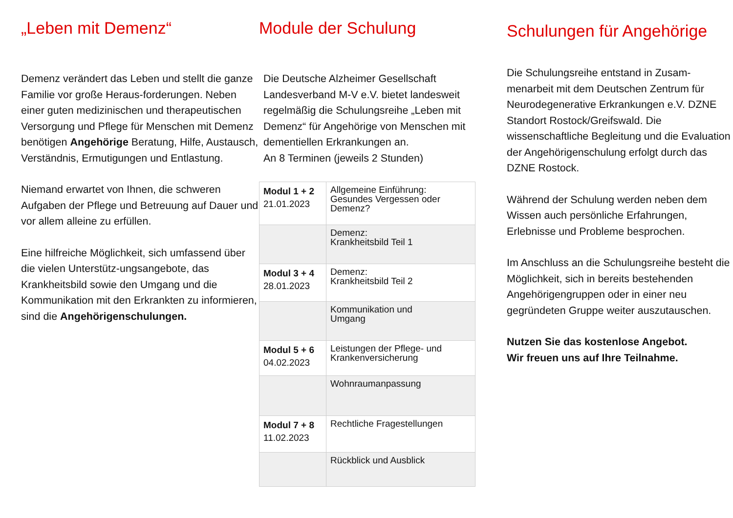„Leben mit Demenz“
Demenz verändert das Leben und stellt die ganze Familie vor große Heraus-forderungen. Neben einer guten medizinischen und therapeutischen Versorgung und Pflege für Menschen mit Demenz benötigen Angehörige Beratung, Hilfe, Austausch, Verständnis, Ermutigungen und Entlastung.
Niemand erwartet von Ihnen, die schweren Aufgaben der Pflege und Betreuung auf Dauer und vor allem alleine zu erfüllen.
Eine hilfreiche Möglichkeit, sich umfassend über die vielen Unterstütz-ungsangebote, das Krankheitsbild sowie den Umgang und die Kommunikation mit den Erkrankten zu informieren, sind die Angehörigenschulungen.
Module der Schulung
Die Deutsche Alzheimer Gesellschaft Landesverband M-V e.V. bietet landesweit regelmäßig die Schulungsreihe „Leben mit Demenz“ für Angehörige von Menschen mit dementiellen Erkrankungen an.
An 8 Terminen (jeweils 2 Stunden)
| Modul 1 + 2 21.01.2023 | Allgemeine Einführung: Gesundes Vergessen oder Demenz? |
| | Demenz: Krankheitsbild Teil 1 |
| Modul 3 + 4 28.01.2023 | Demenz: Krankheitsbild Teil 2 |
| | Kommunikation und Umgang |
| Modul 5 + 6 04.02.2023 | Leistungen der Pflege- und Krankenversicherung |
| | Wohnraumanpassung |
| Modul 7 + 8 11.02.2023 | Rechtliche Fragestellungen |
| | Rückblick und Ausblick |
Schulungen für Angehörige
Die Schulungsreihe entstand in Zusam-menarbeit mit dem Deutschen Zentrum für Neurodegenerative Erkrankungen e.V. DZNE Standort Rostock/Greifswald. Die wissenschaftliche Begleitung und die Evaluation der Angehörigenschulung erfolgt durch das DZNE Rostock.
Während der Schulung werden neben dem Wissen auch persönliche Erfahrungen, Erlebnisse und Probleme besprochen.
Im Anschluss an die Schulungsreihe besteht die Möglichkeit, sich in bereits bestehenden Angehörigengruppen oder in einer neu gegründeten Gruppe weiter auszutauschen.
Nutzen Sie das kostenlose Angebot.
Wir freuen uns auf Ihre Teilnahme.